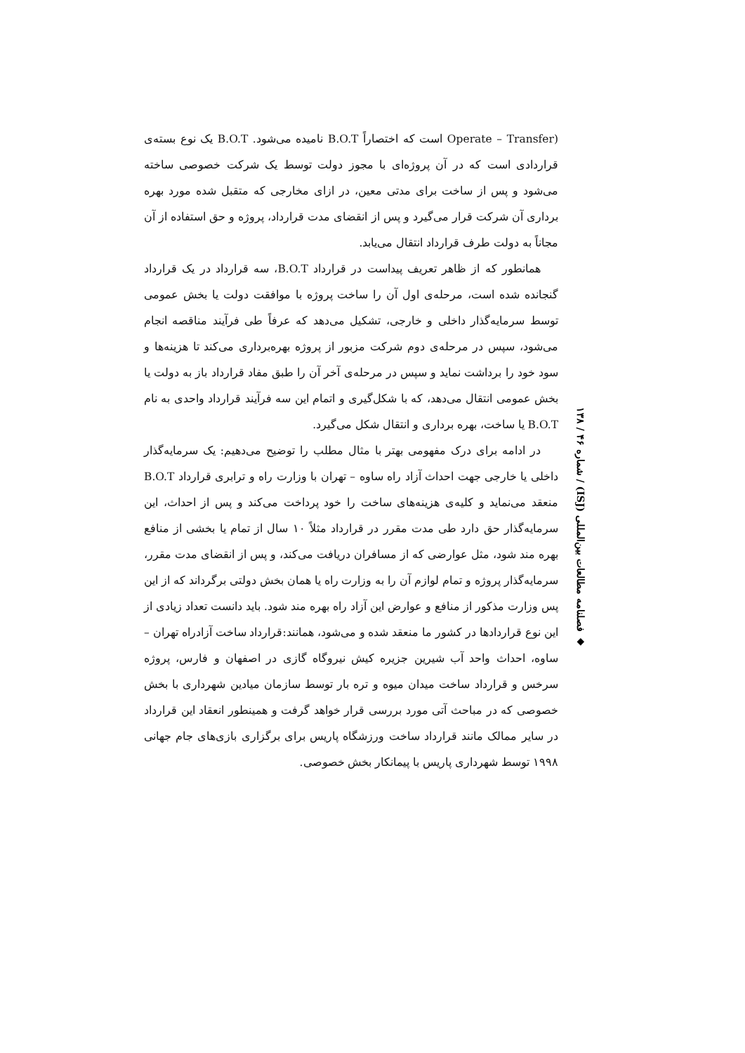(Operate – Transfer است که اختصاراً B.O.T نامیده می‌شود. B.O.T یک نوع بسته‌ی قراردادی است که در آن پروژه‌ای با مجوز دولت توسط یک شرکت خصوصی ساخته می‌شود و پس از ساخت برای مدتی معین، در ازای مخارجی که متقبل شده مورد بهره برداری آن شرکت قرار می‌گیرد و پس از انقضای مدت قرارداد، پروژه و حق استفاده از آن مجاناً به دولت طرف قرارداد انتقال می‌یابد.
همانطور که از ظاهر تعریف پیداست در قرارداد B.O.T، سه قرارداد در یک قرارداد گنجانده شده است، مرحله‌ی اول آن را ساخت پروژه با موافقت دولت یا بخش عمومی توسط سرمایه‌گذار داخلی و خارجی، تشکیل می‌دهد که عرفاً طی فرآیند مناقصه انجام می‌شود، سپس در مرحله‌ی دوم شرکت مزبور از پروژه بهره‌برداری می‌کند تا هزینه‌ها و سود خود را برداشت نماید و سپس در مرحله‌ی آخر آن را طبق مفاد قرارداد باز به دولت یا بخش عمومی انتقال می‌دهد، که با شکل‌گیری و اتمام این سه فرآیند قرارداد واحدی به نام B.O.T یا ساخت، بهره برداری و انتقال شکل می‌گیرد.
در ادامه برای درک مفهومی بهتر با مثال مطلب را توضیح می‌دهیم: یک سرمایه‌گذار داخلی یا خارجی جهت احداث آزاد راه ساوه – تهران با وزارت راه و ترابری قرارداد B.O.T منعقد می‌نماید و کلیه‌ی هزینه‌های ساخت را خود پرداخت می‌کند و پس از احداث، این سرمایه‌گذار حق دارد طی مدت مقرر در قرارداد مثلاً ۱۰ سال از تمام یا بخشی از منافع بهره مند شود، مثل عوارضی که از مسافران دریافت می‌کند، و پس از انقضای مدت مقرر، سرمایه‌گذار پروژه و تمام لوازم آن را به وزارت راه یا همان بخش دولتی برگرداند که از این پس وزارت مذکور از منافع و عوارض این آزاد راه بهره مند شود. باید دانست تعداد زیادی از این نوع قراردادها در کشور ما منعقد شده و می‌شود، همانند:قرارداد ساخت آزادراه تهران – ساوه، احداث واحد آب شیرین جزیره کیش نیروگاه گازی در اصفهان و فارس، پروژه سرخس و قرارداد ساخت میدان میوه و تره بار توسط سازمان میادین شهرداری با بخش خصوصی که در مباحث آتی مورد بررسی قرار خواهد گرفت و همینطور انعقاد این قرارداد در سایر ممالک مانند قرارداد ساخت ورزشگاه پاریس برای برگزاری بازی‌های جام جهانی ۱۹۹۸ توسط شهرداری پاریس با پیمانکار بخش خصوصی.
◆ فصلنامه مطالعات بین‌المللی (ISJ) / شماره ۴۶ / ۱۳۸